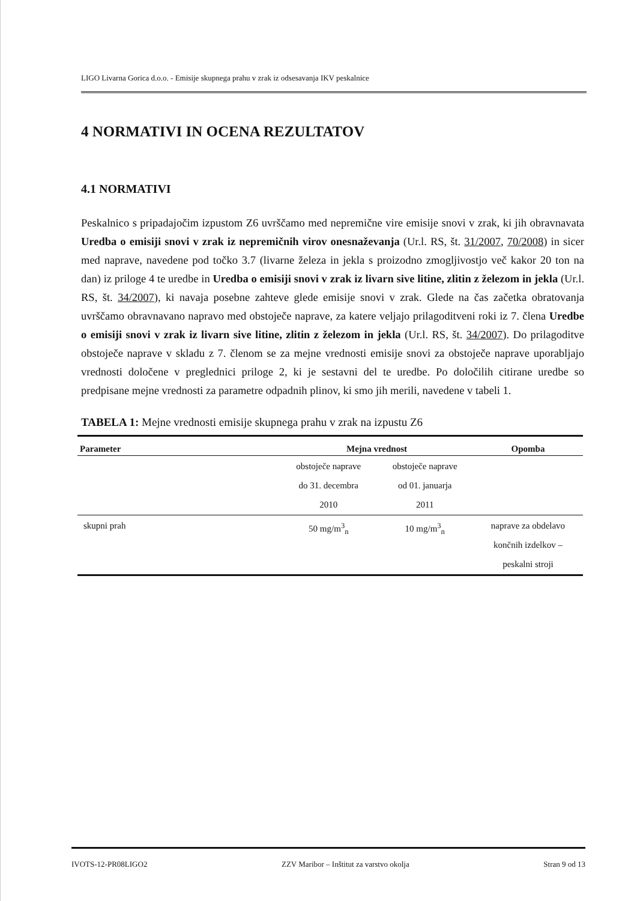LIGO Livarna Gorica d.o.o. - Emisije skupnega prahu v zrak iz odsesavanja IKV peskalnice
4 NORMATIVI IN OCENA REZULTATOV
4.1 NORMATIVI
Peskalnico s pripadajočim izpustom Z6 uvrščamo med nepremične vire emisije snovi v zrak, ki jih obravnavata Uredba o emisiji snovi v zrak iz nepremičnih virov onesnaževanja (Ur.l. RS, št. 31/2007, 70/2008) in sicer med naprave, navedene pod točko 3.7 (livarne železa in jekla s proizodno zmogljivostjo več kakor 20 ton na dan) iz priloge 4 te uredbe in Uredba o emisiji snovi v zrak iz livarn sive litine, zlitin z železom in jekla (Ur.l. RS, št. 34/2007), ki navaja posebne zahteve glede emisije snovi v zrak. Glede na čas začetka obratovanja uvrščamo obravnavano napravo med obstoječe naprave, za katere veljajo prilagoditveni roki iz 7. člena Uredbe o emisiji snovi v zrak iz livarn sive litine, zlitin z železom in jekla (Ur.l. RS, št. 34/2007). Do prilagoditve obstoječe naprave v skladu z 7. členom se za mejne vrednosti emisije snovi za obstoječe naprave uporabljajo vrednosti določene v preglednici priloge 2, ki je sestavni del te uredbe. Po določilih citirane uredbe so predpisane mejne vrednosti za parametre odpadnih plinov, ki smo jih merili, navedene v tabeli 1.
TABELA 1: Mejne vrednosti emisije skupnega prahu v zrak na izpustu Z6
| Parameter | Mejna vrednost | | Opomba |
| --- | --- | --- | --- |
| | obstoječe naprave do 31. decembra 2010 | obstoječe naprave od 01. januarja 2011 | |
| skupni prah | 50 mg/m<sup>3</sup><sub>n</sub> | 10 mg/m<sup>3</sup><sub>n</sub> | naprave za obdelavo končnih izdelkov – peskalni stroji |
IVOTS-12-PR08LIGO2 ZZV Maribor – Inštitut za varstvo okolja Stran 9 od 13